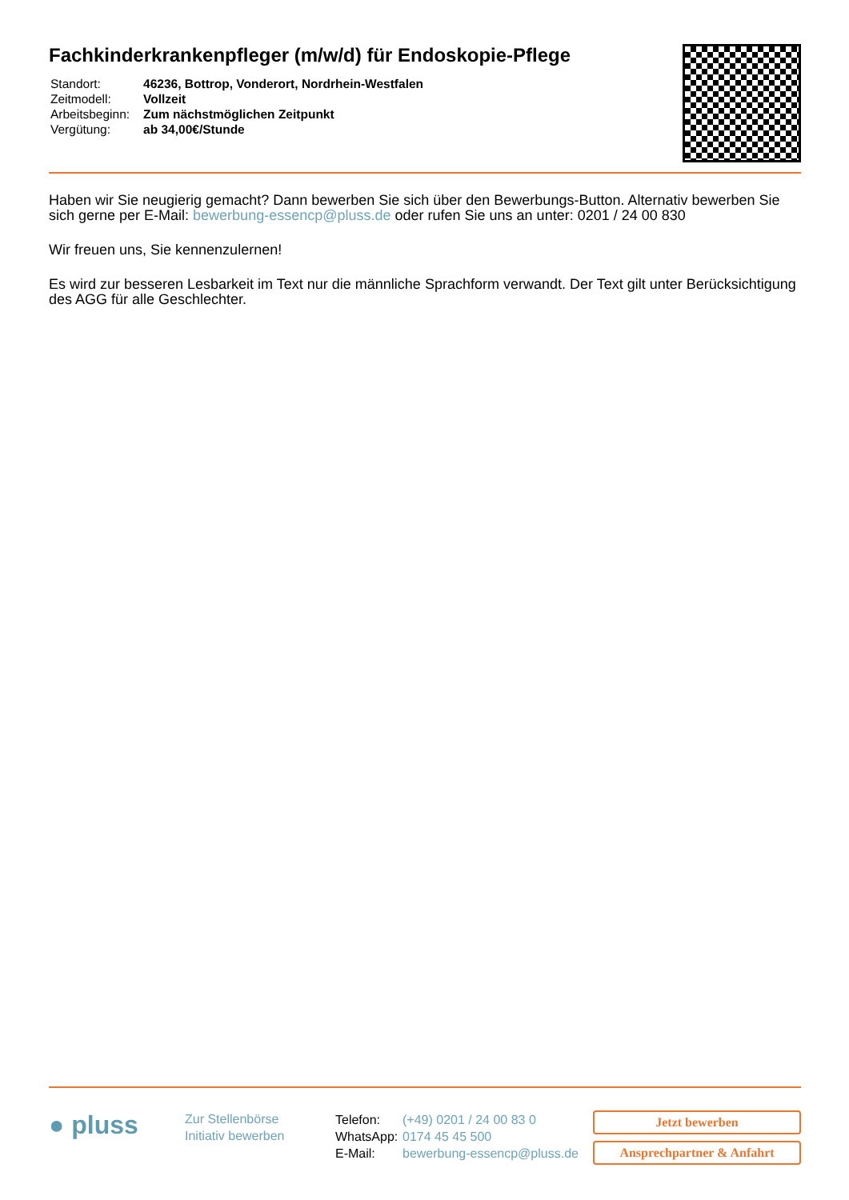Fachkinderkrankenpfleger (m/w/d) für Endoskopie-Pflege
| Standort: | 46236, Bottrop, Vonderort, Nordrhein-Westfalen |
| Zeitmodell: | Vollzeit |
| Arbeitsbeginn: | Zum nächstmöglichen Zeitpunkt |
| Vergütung: | ab 34,00€/Stunde |
Haben wir Sie neugierig gemacht? Dann bewerben Sie sich über den Bewerbungs-Button. Alternativ bewerben Sie sich gerne per E-Mail: bewerbung-essencp@pluss.de oder rufen Sie uns an unter: 0201 / 24 00 830
Wir freuen uns, Sie kennenzulernen!
Es wird zur besseren Lesbarkeit im Text nur die männliche Sprachform verwandt. Der Text gilt unter Berücksichtigung des AGG für alle Geschlechter.
● pluss
Zur Stellenbörse
Initiativ bewerben
| Telefon: | (+49) 0201 / 24 00 83 0 |
| WhatsApp: | 0174 45 45 500 |
| E-Mail: | bewerbung-essencp@pluss.de |
Jetzt bewerben
Ansprechpartner & Anfahrt